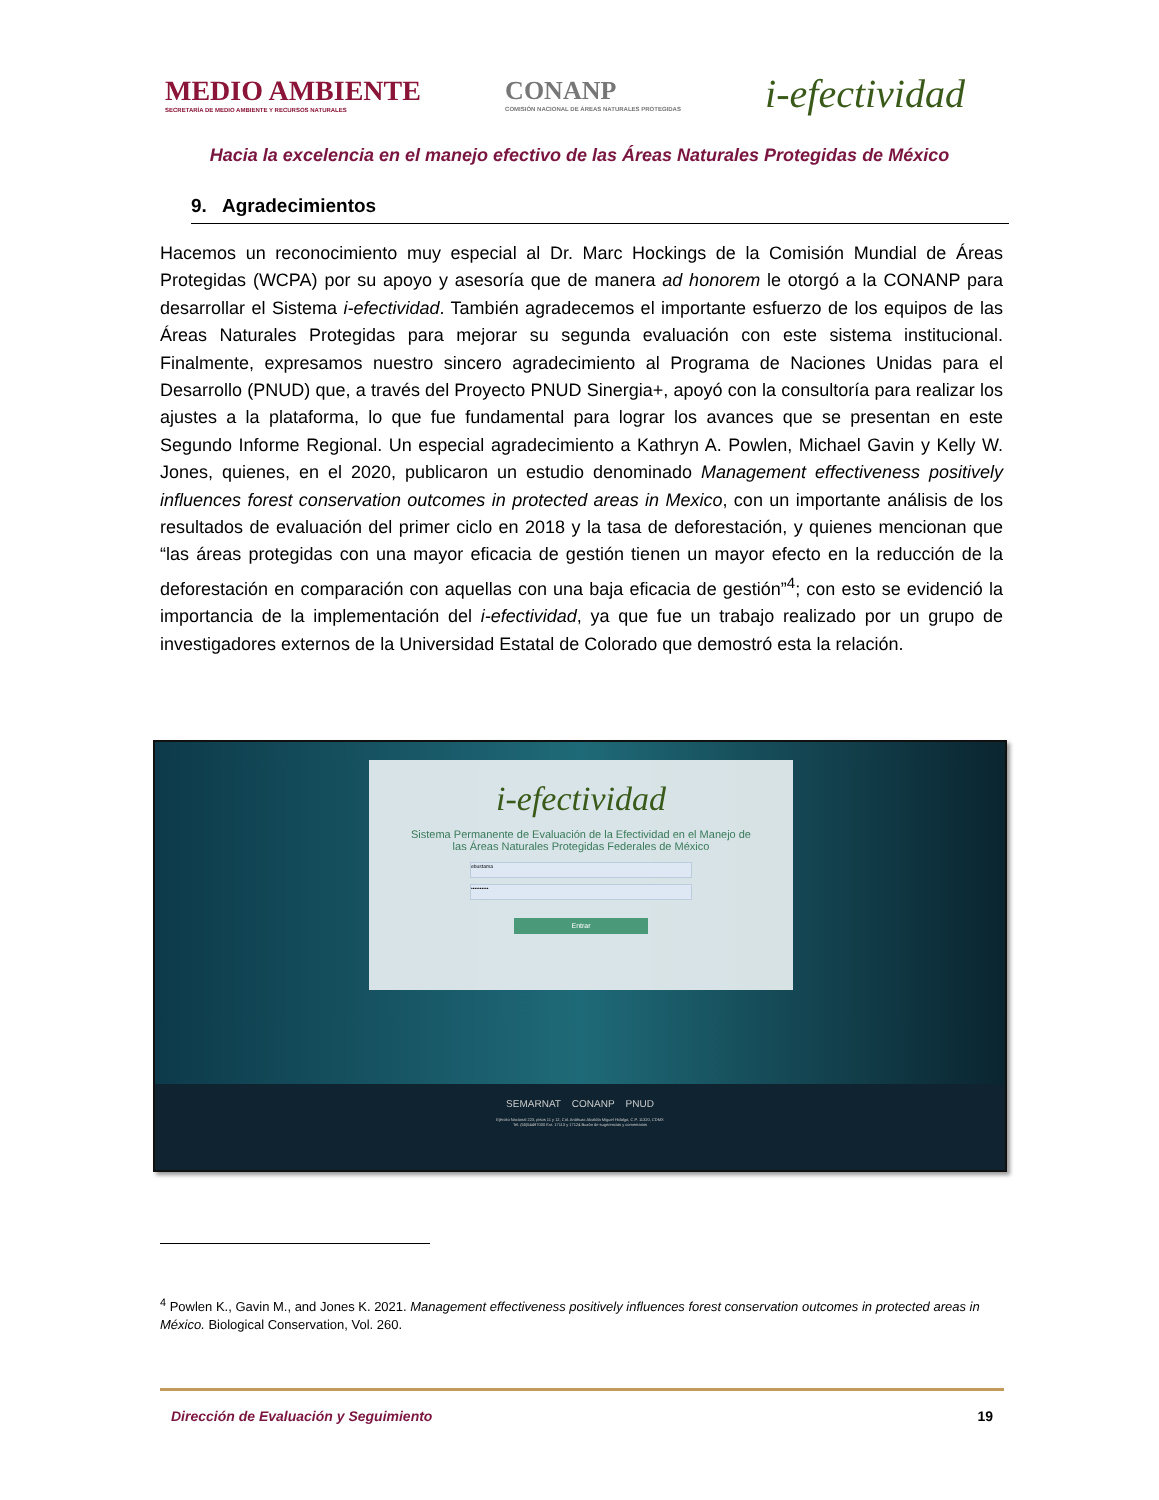MEDIO AMBIENTE
SECRETARÍA DE MEDIO AMBIENTE Y RECURSOS NATURALES
CONANP
COMISIÓN NACIONAL DE ÁREAS NATURALES PROTEGIDAS
i-efectividad
Hacia la excelencia en el manejo efectivo de las Áreas Naturales Protegidas de México
9. Agradecimientos
Hacemos un reconocimiento muy especial al Dr. Marc Hockings de la Comisión Mundial de Áreas Protegidas (WCPA) por su apoyo y asesoría que de manera ad honorem le otorgó a la CONANP para desarrollar el Sistema i-efectividad. También agradecemos el importante esfuerzo de los equipos de las Áreas Naturales Protegidas para mejorar su segunda evaluación con este sistema institucional. Finalmente, expresamos nuestro sincero agradecimiento al Programa de Naciones Unidas para el Desarrollo (PNUD) que, a través del Proyecto PNUD Sinergia+, apoyó con la consultoría para realizar los ajustes a la plataforma, lo que fue fundamental para lograr los avances que se presentan en este Segundo Informe Regional. Un especial agradecimiento a Kathryn A. Powlen, Michael Gavin y Kelly W. Jones, quienes, en el 2020, publicaron un estudio denominado Management effectiveness positively influences forest conservation outcomes in protected areas in Mexico, con un importante análisis de los resultados de evaluación del primer ciclo en 2018 y la tasa de deforestación, y quienes mencionan que “las áreas protegidas con una mayor eficacia de gestión tienen un mayor efecto en la reducción de la deforestación en comparación con aquellas con una baja eficacia de gestión”<sup>4</sup>; con esto se evidenció la importancia de la implementación del i-efectividad, ya que fue un trabajo realizado por un grupo de investigadores externos de la Universidad Estatal de Colorado que demostró esta la relación.
i-efectividad
Sistema Permanente de Evaluación de la Efectividad en el Manejo de
las Áreas Naturales Protegidas Federales de México
ebustama
••••••••••
Entrar
SEMARNAT CONANP PNUD
Ejército Nacional 223, pisos 11 y 12, Col. Anáhuac Alcaldía Miguel Hidalgo, C.P. 11320, CDMX
Tel. (55)54497000 Ext. 17113 y 17124 Buzón de sugerencias y comentarios
<sup>4</sup> Powlen K., Gavin M., and Jones K. 2021. Management effectiveness positively influences forest conservation outcomes in protected areas in México. Biological Conservation, Vol. 260.
Dirección de Evaluación y Seguimiento 19